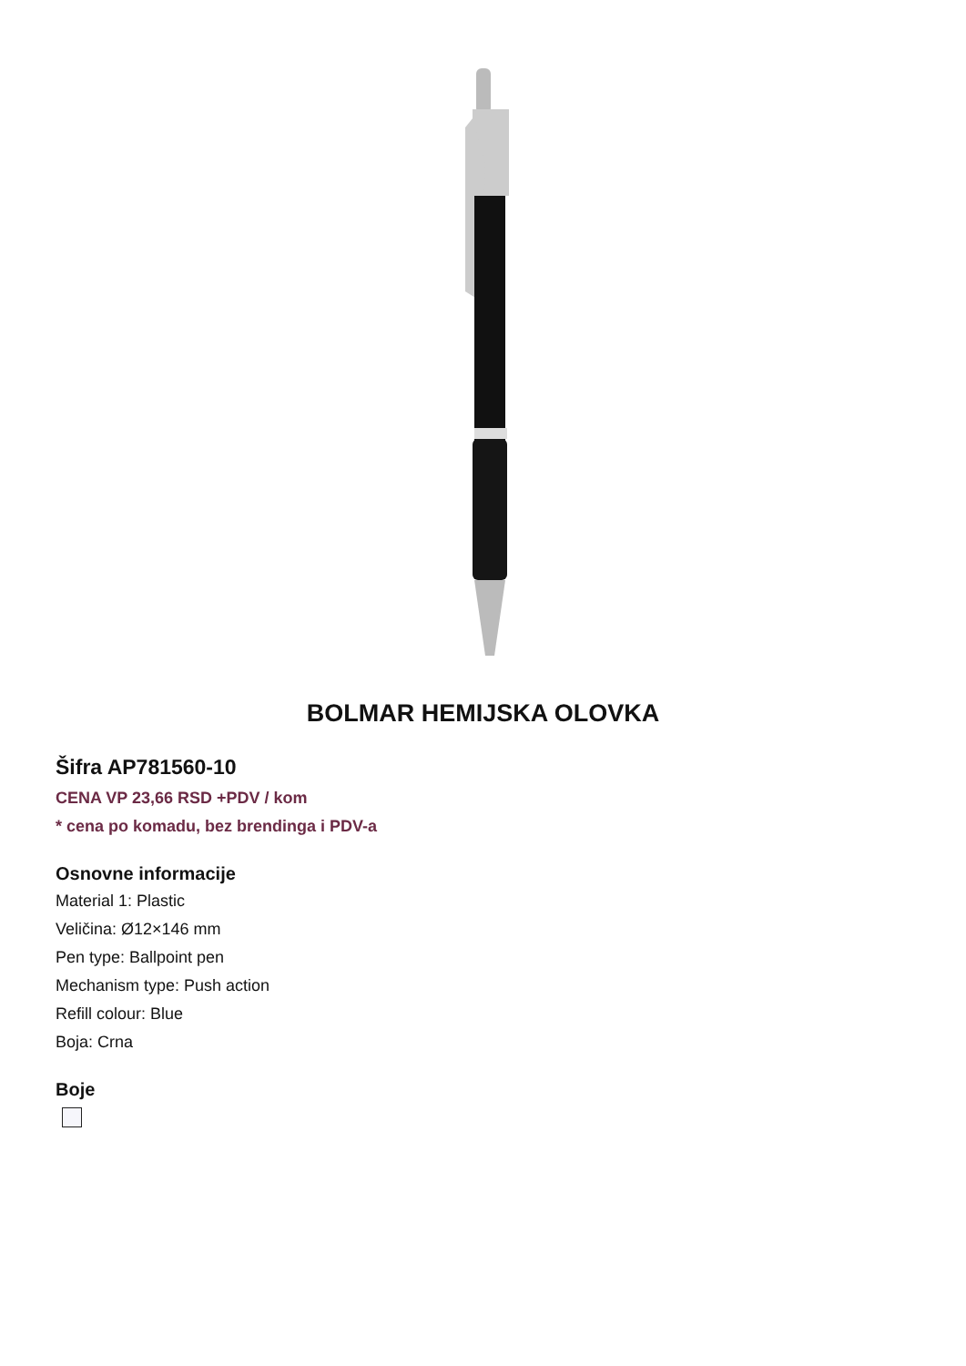BOLMAR HEMIJSKA OLOVKA
Šifra AP781560-10
CENA VP 23,66 RSD +PDV / kom
* cena po komadu, bez brendinga i PDV-a
Osnovne informacije
Material 1: Plastic
Veličina: Ø12×146 mm
Pen type: Ballpoint pen
Mechanism type: Push action
Refill colour: Blue
Boja: Crna
Boje